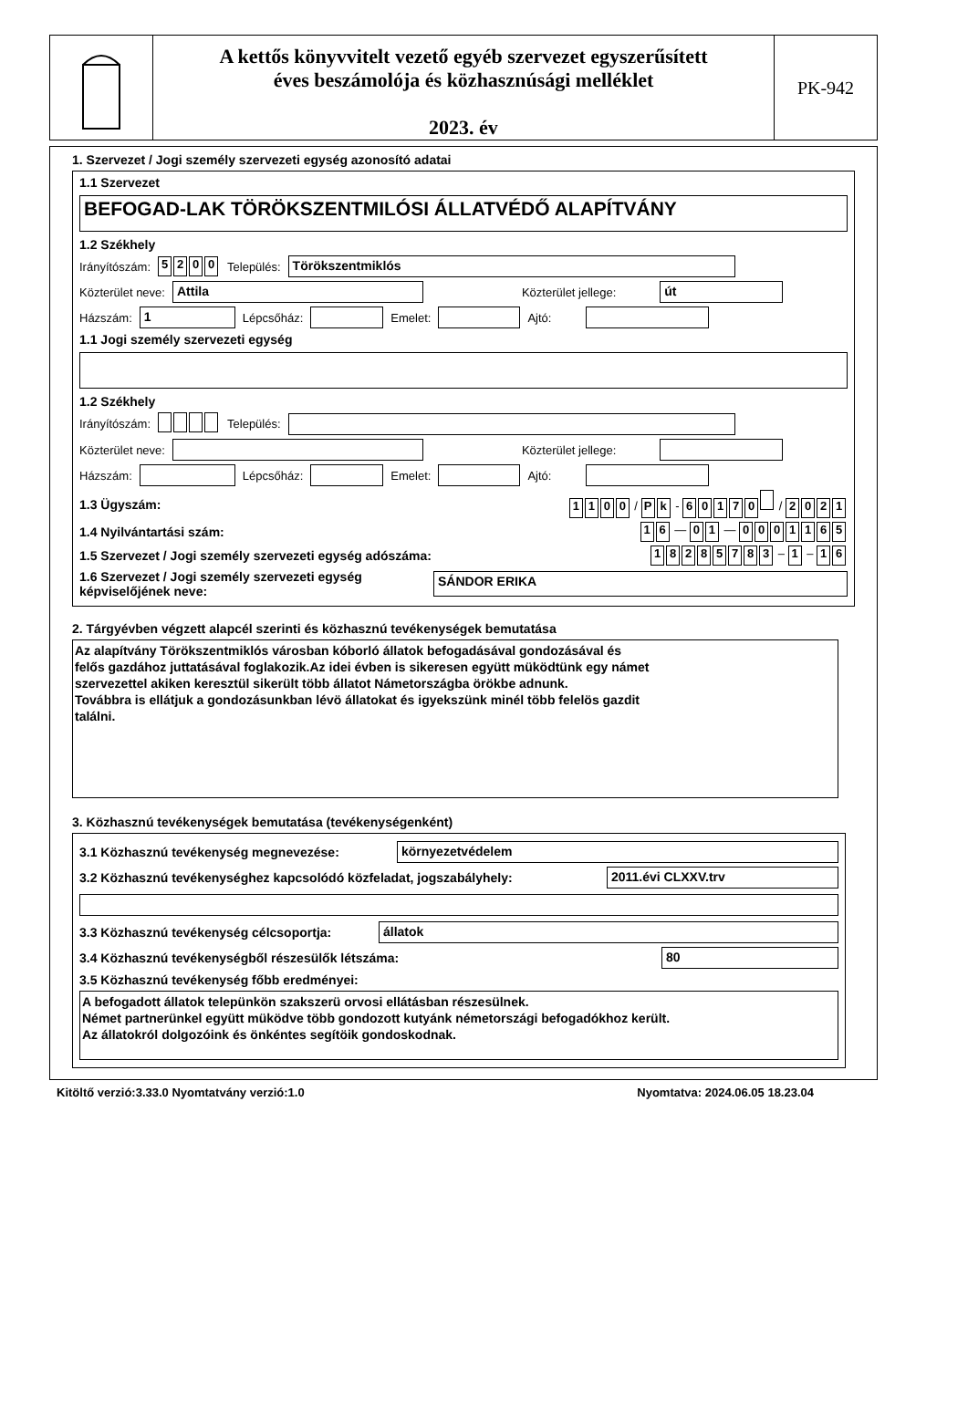A kettős könyvvitelt vezető egyéb szervezet egyszerűsített
éves beszámolója és közhasznúsági melléklet
2023. év
PK-942
1. Szervezet / Jogi személy szervezeti egység azonosító adatai
1.1 Szervezet
BEFOGAD-LAK TÖRÖKSZENTMILÓSI ÁLLATVÉDŐ ALAPÍTVÁNY
1.2 Székhely
Irányítószám: 5200 Település:
Törökszentmiklós
Közterület neve:
Attila
Közterület jellege:
út
Házszám:
1
Lépcsőház:
Emelet:
Ajtó:
1.1 Jogi személy szervezeti egység
1.2 Székhely
Irányítószám: Település:
Közterület neve:
Közterület jellege:
Házszám:
Lépcsőház:
Emelet:
Ajtó:
1.3 Ügyszám: 1100 / P k - 60170 / 2021
1.4 Nyilvántartási szám: 1 6 — 0 1 — 0001165
1.5 Szervezet / Jogi személy szervezeti egység adószáma: 18285783 – 1 – 1 6
1.6 Szervezet / Jogi személy szervezeti egység képviselőjének neve:
SÁNDOR ERIKA
2. Tárgyévben végzett alapcél szerinti és közhasznú tevékenységek bemutatása
Az alapítvány Törökszentmiklós városban kóborló állatok befogadásával gondozásával és
felős gazdához juttatásával foglakozik.Az idei évben is sikeresen együtt müködtünk egy námet
szervezettel akiken keresztül sikerült több állatot Námetországba örökbe adnunk.
Továbbra is ellátjuk a gondozásunkban lévö állatokat és igyekszünk minél több felelös gazdit
találni.
3. Közhasznú tevékenységek bemutatása (tevékenységenként)
3.1 Közhasznú tevékenység megnevezése:
környezetvédelem
3.2 Közhasznú tevékenységhez kapcsolódó közfeladat, jogszabályhely:
2011.évi CLXXV.trv
3.3 Közhasznú tevékenység célcsoportja:
állatok
3.4 Közhasznú tevékenységből részesülők létszáma:
80
3.5 Közhasznú tevékenység főbb eredményei:
A befogadott állatok telepünkön szakszerü orvosi ellátásban részesülnek.
Német partnerünkel együtt müködve több gondozott kutyánk németországi befogadókhoz került.
Az állatokról dolgozóink és önkéntes segítöik gondoskodnak.
Kitöltő verzió:3.33.0 Nyomtatvány verzió:1.0 Nyomtatva: 2024.06.05 18.23.04